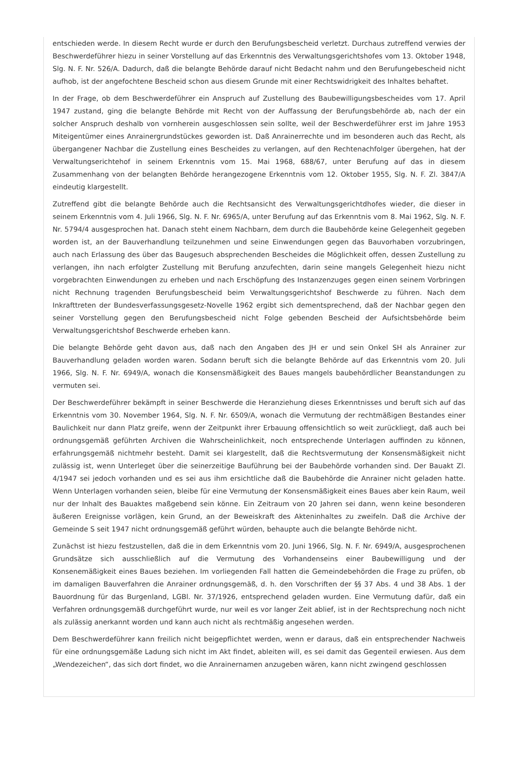entschieden werde. In diesem Recht wurde er durch den Berufungsbescheid verletzt. Durchaus zutreffend verwies der Beschwerdeführer hiezu in seiner Vorstellung auf das Erkenntnis des Verwaltungsgerichtshofes vom 13. Oktober 1948, Slg. N. F. Nr. 526/A. Dadurch, daß die belangte Behörde darauf nicht Bedacht nahm und den Berufungebescheid nicht aufhob, ist der angefochtene Bescheid schon aus diesem Grunde mit einer Rechtswidrigkeit des Inhaltes behaftet.
In der Frage, ob dem Beschwerdeführer ein Anspruch auf Zustellung des Baubewilligungsbescheides vom 17. April 1947 zustand, ging die belangte Behörde mit Recht von der Auffassung der Berufungsbehörde ab, nach der ein solcher Anspruch deshalb von vornherein ausgeschlossen sein sollte, weil der Beschwerdeführer erst im Jahre 1953 Miteigentümer eines Anrainergrundstückes geworden ist. Daß Anrainerrechte und im besonderen auch das Recht, als übergangener Nachbar die Zustellung eines Bescheides zu verlangen, auf den Rechtenachfolger übergehen, hat der Verwaltungserichtehof in seinem Erkenntnis vom 15. Mai 1968, 688/67, unter Berufung auf das in diesem Zusammenhang von der belangten Behörde herangezogene Erkenntnis vom 12. Oktober 1955, Slg. N. F. Zl. 3847/A eindeutig klargestellt.
Zutreffend gibt die belangte Behörde auch die Rechtsansicht des Verwaltungsgerichtdhofes wieder, die dieser in seinem Erkenntnis vom 4. Juli 1966, Slg. N. F. Nr. 6965/A, unter Berufung auf das Erkenntnis vom 8. Mai 1962, Slg. N. F. Nr. 5794/4 ausgesprochen hat. Danach steht einem Nachbarn, dem durch die Baubehörde keine Gelegenheit gegeben worden ist, an der Bauverhandlung teilzunehmen und seine Einwendungen gegen das Bauvorhaben vorzubringen, auch nach Erlassung des über das Baugesuch absprechenden Bescheides die Möglichkeit offen, dessen Zustellung zu verlangen, ihn nach erfolgter Zustellung mit Berufung anzufechten, darin seine mangels Gelegenheit hiezu nicht vorgebrachten Einwendungen zu erheben und nach Erschöpfung des Instanzenzuges gegen einen seinem Vorbringen nicht Rechnung tragenden Berufungsbescheid beim Verwaltungsgerichtshof Beschwerde zu führen. Nach dem Inkrafttreten der Bundesverfassungsgesetz-Novelle 1962 ergibt sich dementsprechend, daß der Nachbar gegen den seiner Vorstellung gegen den Berufungsbescheid nicht Folge gebenden Bescheid der Aufsichtsbehörde beim Verwaltungsgerichtshof Beschwerde erheben kann.
Die belangte Behörde geht davon aus, daß nach den Angaben des JH er und sein Onkel SH als Anrainer zur Bauverhandlung geladen worden waren. Sodann beruft sich die belangte Behörde auf das Erkenntnis vom 20. Juli 1966, Slg. N. F. Nr. 6949/A, wonach die Konsensmäßigkeit des Baues mangels baubehördlicher Beanstandungen zu vermuten sei.
Der Beschwerdeführer bekämpft in seiner Beschwerde die Heranziehung dieses Erkenntnisses und beruft sich auf das Erkenntnis vom 30. November 1964, Slg. N. F. Nr. 6509/A, wonach die Vermutung der rechtmäßigen Bestandes einer Baulichkeit nur dann Platz greife, wenn der Zeitpunkt ihrer Erbauung offensichtlich so weit zurückliegt, daß auch bei ordnungsgemäß geführten Archiven die Wahrscheinlichkeit, noch entsprechende Unterlagen auffinden zu können, erfahrungsgemäß nichtmehr besteht. Damit sei klargestellt, daß die Rechtsvermutung der Konsensmäßigkeit nicht zulässig ist, wenn Unterleget über die seinerzeitige Bauführung bei der Baubehörde vorhanden sind. Der Bauakt Zl. 4/1947 sei jedoch vorhanden und es sei aus ihm ersichtliche daß die Baubehörde die Anrainer nicht geladen hatte. Wenn Unterlagen vorhanden seien, bleibe für eine Vermutung der Konsensmäßigkeit eines Baues aber kein Raum, weil nur der Inhalt des Bauaktes maßgebend sein könne. Ein Zeitraum von 20 Jahren sei dann, wenn keine besonderen äußeren Ereignisse vorlägen, kein Grund, an der Beweiskraft des Akteninhaltes zu zweifeln. Daß die Archive der Gemeinde S seit 1947 nicht ordnungsgemäß geführt würden, behaupte auch die belangte Behörde nicht.
Zunächst ist hiezu festzustellen, daß die in dem Erkenntnis vom 20. Juni 1966, Slg. N. F. Nr. 6949/A, ausgesprochenen Grundsätze sich ausschließlich auf die Vermutung des Vorhandenseins einer Baubewilligung und der Konsenemäßigkeit eines Baues beziehen. Im vorliegenden Fall hatten die Gemeindebehörden die Frage zu prüfen, ob im damaligen Bauverfahren die Anrainer ordnungsgemäß, d. h. den Vorschriften der §§ 37 Abs. 4 und 38 Abs. 1 der Bauordnung für das Burgenland, LGBl. Nr. 37/1926, entsprechend geladen wurden. Eine Vermutung dafür, daß ein Verfahren ordnungsgemäß durchgeführt wurde, nur weil es vor langer Zeit ablief, ist in der Rechtsprechung noch nicht als zulässig anerkannt worden und kann auch nicht als rechtmäßig angesehen werden.
Dem Beschwerdeführer kann freilich nicht beigepflichtet werden, wenn er daraus, daß ein entsprechender Nachweis für eine ordnungsgemäße Ladung sich nicht im Akt findet, ableiten will, es sei damit das Gegenteil erwiesen. Aus dem „Wendezeichen“, das sich dort findet, wo die Anrainernamen anzugeben wären, kann nicht zwingend geschlossen